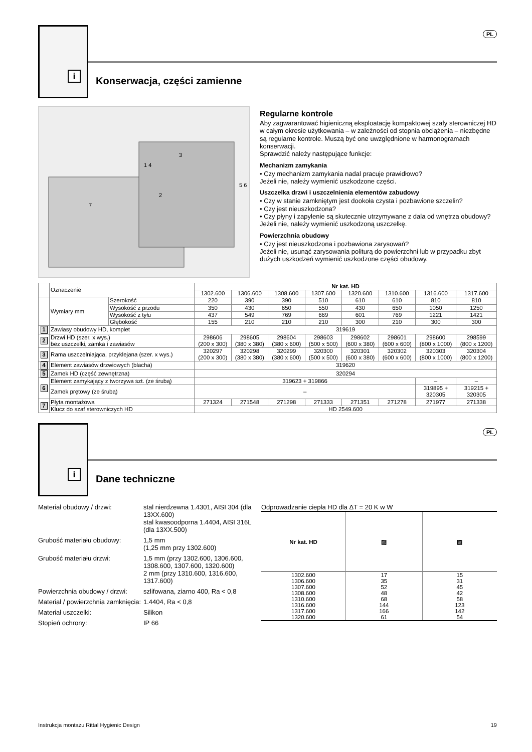i
PL
Konserwacja, części zamienne
7
2
3
1 4
5 6
Regularne kontrole
Aby zagwarantować higieniczną eksploatację kompaktowej szafy sterowniczej HD w całym okresie użytkowania – w zależności od stopnia obciążenia – niezbędne są regularne kontrole. Muszą być one uwzględnione w harmonogramach konserwacji.
Sprawdzić należy następujące funkcje:
Mechanizm zamykania
• Czy mechanizm zamykania nadal pracuje prawidłowo?
Jeżeli nie, należy wymienić uszkodzone części.
Uszczelka drzwi i uszczelnienia elementów zabudowy
• Czy w stanie zamkniętym jest dookoła czysta i pozbawione szczelin?
• Czy jest nieuszkodzona?
• Czy płyny i zapylenie są skutecznie utrzymywane z dala od wnętrza obudowy?
Jeżeli nie, należy wymienić uszkodzoną uszczelkę.
Powierzchnia obudowy
• Czy jest nieuszkodzona i pozbawiona zarysowań?
Jeżeli nie, usunąć zarysowania politurą do powierzchni lub w przypadku zbyt dużych uszkodzeń wymienić uszkodzone części obudowy.
| | Oznaczenie | | Nr kat. HD | | | | | | | |
| | | | 1302.600 | 1306.600 | 1308.600 | 1307.600 | 1320.600 | 1310.600 | 1316.600 | 1317.600 |
| | Wymiary mm | Szerokość | 220 | 390 | 390 | 510 | 610 | 610 | 810 | 810 |
| | | Wysokość z przodu | 350 | 430 | 650 | 550 | 430 | 650 | 1050 | 1250 |
| | | Wysokość z tyłu | 437 | 549 | 769 | 669 | 601 | 769 | 1221 | 1421 |
| | | Głębokość | 155 | 210 | 210 | 210 | 300 | 210 | 300 | 300 |
| 1 | Zawiasy obudowy HD, komplet | | 319619 | | | | | | | |
| 2 | Drzwi HD (szer. x wys.) bez uszczelki, zamka i zawiasów | | 298606 (200 x 300) | 298605 (380 x 380) | 298604 (380 x 600) | 298603 (500 x 500) | 298602 (600 x 380) | 298601 (600 x 600) | 298600 (800 x 1000) | 298599 (800 x 1200) |
| 3 | Rama uszczelniająca, przyklejana (szer. x wys.) | | 320297 (200 x 300) | 320298 (380 x 380) | 320299 (380 x 600) | 320300 (500 x 500) | 320301 (600 x 380) | 320302 (600 x 600) | 320303 (800 x 1000) | 320304 (800 x 1200) |
| 4 | Element zawiasów drzwiowych (blacha) | | 319620 | | | | | | | |
| 5 | Zamek HD (część zewnętrzna) | | 320294 | | | | | | | |
| 6 | Element zamykający z tworzywa szt. (ze śrubą) | | 319623 + 319866 | | | | | | – | – |
| | Zamek prętowy (ze śrubą) | | – | | | | | | 319895 + 320305 | 319215 + 320305 |
| 7 | Płyta montażowa | | 271324 | 271548 | 271298 | 271333 | 271351 | 271278 | 271977 | 271338 |
| | Klucz do szaf sterowniczych HD | | HD 2549.600 | | | | | | | |
i
PL
Dane techniczne
| Materiał obudowy / drzwi: | stal nierdzewna 1.4301, AISI 304 (dla 13XX.600) stal kwasoodporna 1.4404, AISI 316L (dla 13XX.500) |
| Grubość materiału obudowy: | 1,5 mm (1,25 mm przy 1302.600) |
| Grubość materiału drzwi: | 1,5 mm (przy 1302.600, 1306.600, 1308.600, 1307.600, 1320.600) 2 mm (przy 1310.600, 1316.600, 1317.600) |
| Powierzchnia obudowy / drzwi: | szlifowana, ziarno 400, Ra < 0,8 |
| Materiał / powierzchnia zamknięcia: | 1.4404, Ra < 0,8 |
| Materiał uszczelki: | Silikon |
| Stopień ochrony: | IP 66 |
Odprowadzanie ciepła HD dla ΔT = 20 K w W
| Nr kat. HD | ▨ | ▨ |
| --- | --- | --- |
| 1302.600 | 17 | 15 |
| 1306.600 | 35 | 31 |
| 1307.600 | 52 | 45 |
| 1308.600 | 48 | 42 |
| 1310.600 | 68 | 58 |
| 1316.600 | 144 | 123 |
| 1317.600 | 166 | 142 |
| 1320.600 | 61 | 54 |
Instrukcja montażu Rittal Hygienic Design 19